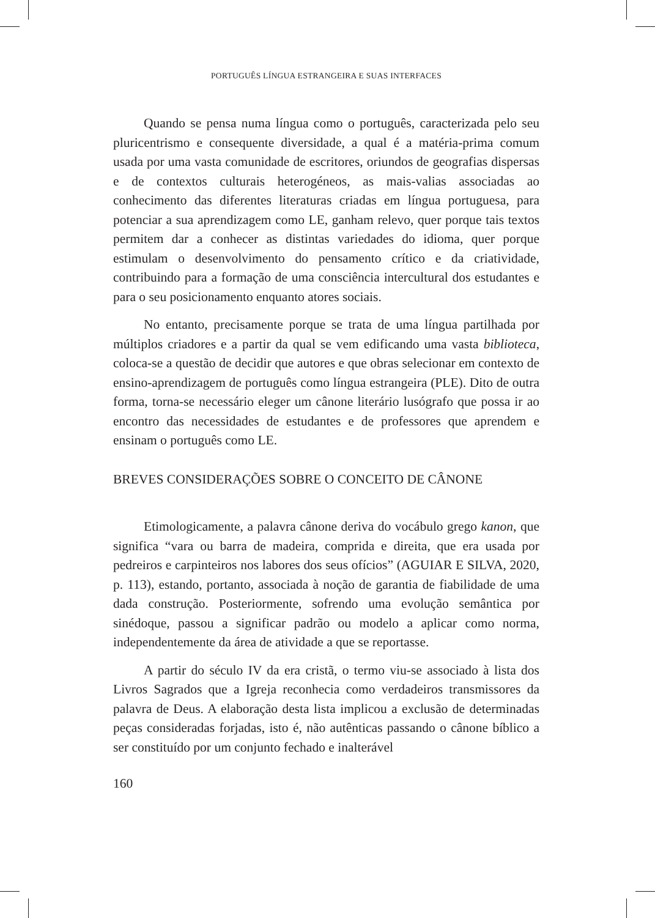PORTUGUÊS LÍNGUA ESTRANGEIRA E SUAS INTERFACES
Quando se pensa numa língua como o português, caracterizada pelo seu pluricentrismo e consequente diversidade, a qual é a matéria-prima comum usada por uma vasta comunidade de escritores, oriundos de geografias dispersas e de contextos culturais heterogéneos, as mais-valias associadas ao conhecimento das diferentes literaturas criadas em língua portuguesa, para potenciar a sua aprendizagem como LE, ganham relevo, quer porque tais textos permitem dar a conhecer as distintas variedades do idioma, quer porque estimulam o desenvolvimento do pensamento crítico e da criatividade, contribuindo para a formação de uma consciência intercultural dos estudantes e para o seu posicionamento enquanto atores sociais.
No entanto, precisamente porque se trata de uma língua partilhada por múltiplos criadores e a partir da qual se vem edificando uma vasta biblioteca, coloca-se a questão de decidir que autores e que obras selecionar em contexto de ensino-aprendizagem de português como língua estrangeira (PLE). Dito de outra forma, torna-se necessário eleger um cânone literário lusógrafo que possa ir ao encontro das necessidades de estudantes e de professores que aprendem e ensinam o português como LE.
BREVES CONSIDERAÇÕES SOBRE O CONCEITO DE CÂNONE
Etimologicamente, a palavra cânone deriva do vocábulo grego kanon, que significa “vara ou barra de madeira, comprida e direita, que era usada por pedreiros e carpinteiros nos labores dos seus ofícios” (AGUIAR E SILVA, 2020, p. 113), estando, portanto, associada à noção de garantia de fiabilidade de uma dada construção. Posteriormente, sofrendo uma evolução semântica por sinédoque, passou a significar padrão ou modelo a aplicar como norma, independentemente da área de atividade a que se reportasse.
A partir do século IV da era cristã, o termo viu-se associado à lista dos Livros Sagrados que a Igreja reconhecia como verdadeiros transmissores da palavra de Deus. A elaboração desta lista implicou a exclusão de determinadas peças consideradas forjadas, isto é, não autênticas passando o cânone bíblico a ser constituído por um conjunto fechado e inalterável
160